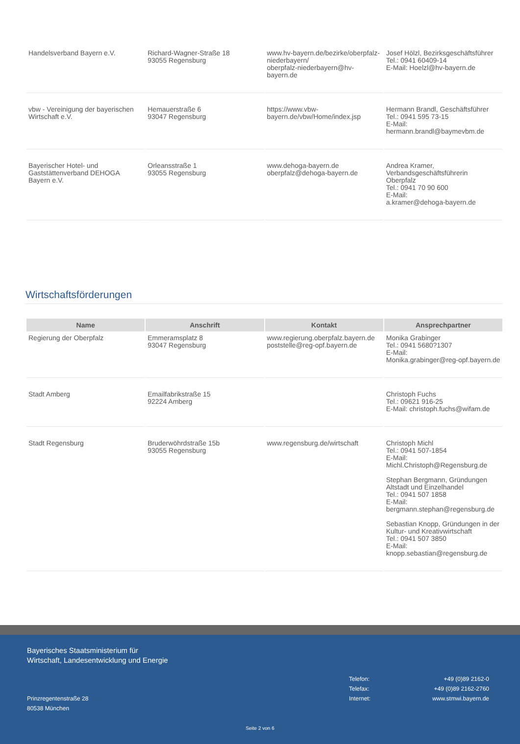| Handelsverband Bayern e.V. | Richard-Wagner-Straße 18 93055 Regensburg | www.hv-bayern.de/bezirke/oberpfalz-niederbayern/ oberpfalz-niederbayern@hv-bayern.de | Josef Hölzl, Bezirksgeschäftsführer Tel.: 0941 60409-14 E-Mail: Hoelzl@hv-bayern.de |
| vbw - Vereinigung der bayerischen Wirtschaft e.V. | Hemauerstraße 6 93047 Regensburg | https://www.vbw-bayern.de/vbw/Home/index.jsp | Hermann Brandl, Geschäftsführer Tel.: 0941 595 73-15 E-Mail: hermann.brandl@baymevbm.de |
| Bayerischer Hotel- und Gaststättenverband DEHOGA Bayern e.V. | Orleansstraße 1 93055 Regensburg | www.dehoga-bayern.de oberpfalz@dehoga-bayern.de | Andrea Kramer, Verbandsgeschäftsführerin Oberpfalz Tel.: 0941 70 90 600 E-Mail: a.kramer@dehoga-bayern.de |
Wirtschaftsförderungen
| Name | Anschrift | Kontakt | Ansprechpartner |
| --- | --- | --- | --- |
| Regierung der Oberpfalz | Emmeramsplatz 8 93047 Regensburg | www.regierung.oberpfalz.bayern.de poststelle@reg-opf.bayern.de | Monika Grabinger Tel.: 0941 5680?1307 E-Mail: Monika.grabinger@reg-opf.bayern.de |
| Stadt Amberg | Emailfabrikstraße 15 92224 Amberg | | Christoph Fuchs Tel.: 09621 916-25 E-Mail: christoph.fuchs@wifam.de |
| Stadt Regensburg | Bruderwöhrdstraße 15b 93055 Regensburg | www.regensburg.de/wirtschaft | Christoph Michl Tel.: 0941 507-1854 E-Mail: Michl.Christoph@Regensburg.de Stephan Bergmann, Gründungen Altstadt und Einzelhandel Tel.: 0941 507 1858 E-Mail: bergmann.stephan@regensburg.de Sebastian Knopp, Gründungen in der Kultur- und Kreativwirtschaft Tel.: 0941 507 3850 E-Mail: knopp.sebastian@regensburg.de |
Bayerisches Staatsministerium für
Wirtschaft, Landesentwicklung und Energie
Telefon: +49 (0)89 2162-0
Telefax: +49 (0)89 2162-2760
Internet: www.stmwi.bayern.de
Prinzregentenstraße 28
80538 München
Seite 2 von 6